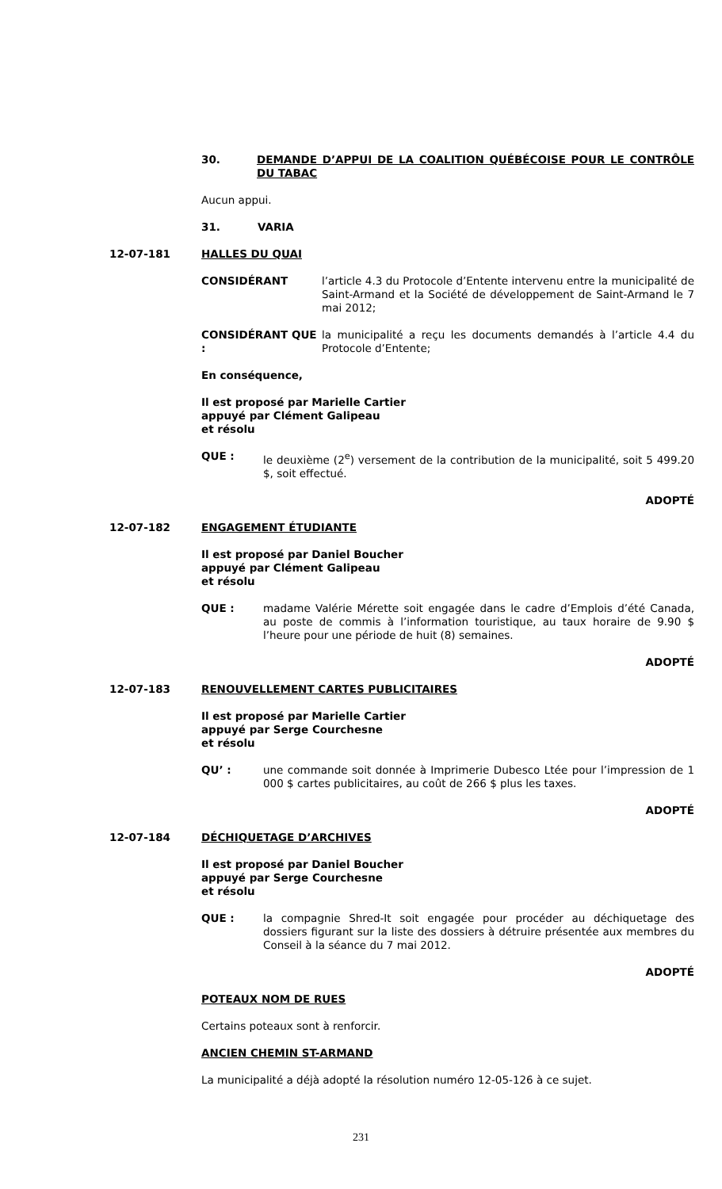30. DEMANDE D’APPUI DE LA COALITION QUÉBÉCOISE POUR LE CONTRÔLE DU TABAC
Aucun appui.
31. VARIA
12-07-181 HALLES DU QUAI
CONSIDÉRANT l’article 4.3 du Protocole d’Entente intervenu entre la municipalité de Saint-Armand et la Société de développement de Saint-Armand le 7 mai 2012;
CONSIDÉRANT QUE : la municipalité a reçu les documents demandés à l’article 4.4 du Protocole d’Entente;
En conséquence,
Il est proposé par Marielle Cartier
appuyé par Clément Galipeau
et résolu
QUE : le deuxième (2<sup>e</sup>) versement de la contribution de la municipalité, soit 5 499.20 $, soit effectué.
ADOPTÉ
12-07-182 ENGAGEMENT ÉTUDIANTE
Il est proposé par Daniel Boucher
appuyé par Clément Galipeau
et résolu
QUE : madame Valérie Mérette soit engagée dans le cadre d’Emplois d’été Canada, au poste de commis à l’information touristique, au taux horaire de 9.90 $ l’heure pour une période de huit (8) semaines.
ADOPTÉ
12-07-183 RENOUVELLEMENT CARTES PUBLICITAIRES
Il est proposé par Marielle Cartier
appuyé par Serge Courchesne
et résolu
QU’ : une commande soit donnée à Imprimerie Dubesco Ltée pour l’impression de 1 000 $ cartes publicitaires, au coût de 266 $ plus les taxes.
ADOPTÉ
12-07-184 DÉCHIQUETAGE D’ARCHIVES
Il est proposé par Daniel Boucher
appuyé par Serge Courchesne
et résolu
QUE : la compagnie Shred-It soit engagée pour procéder au déchiquetage des dossiers figurant sur la liste des dossiers à détruire présentée aux membres du Conseil à la séance du 7 mai 2012.
ADOPTÉ
POTEAUX NOM DE RUES
Certains poteaux sont à renforcir.
ANCIEN CHEMIN ST-ARMAND
La municipalité a déjà adopté la résolution numéro 12-05-126 à ce sujet.
231